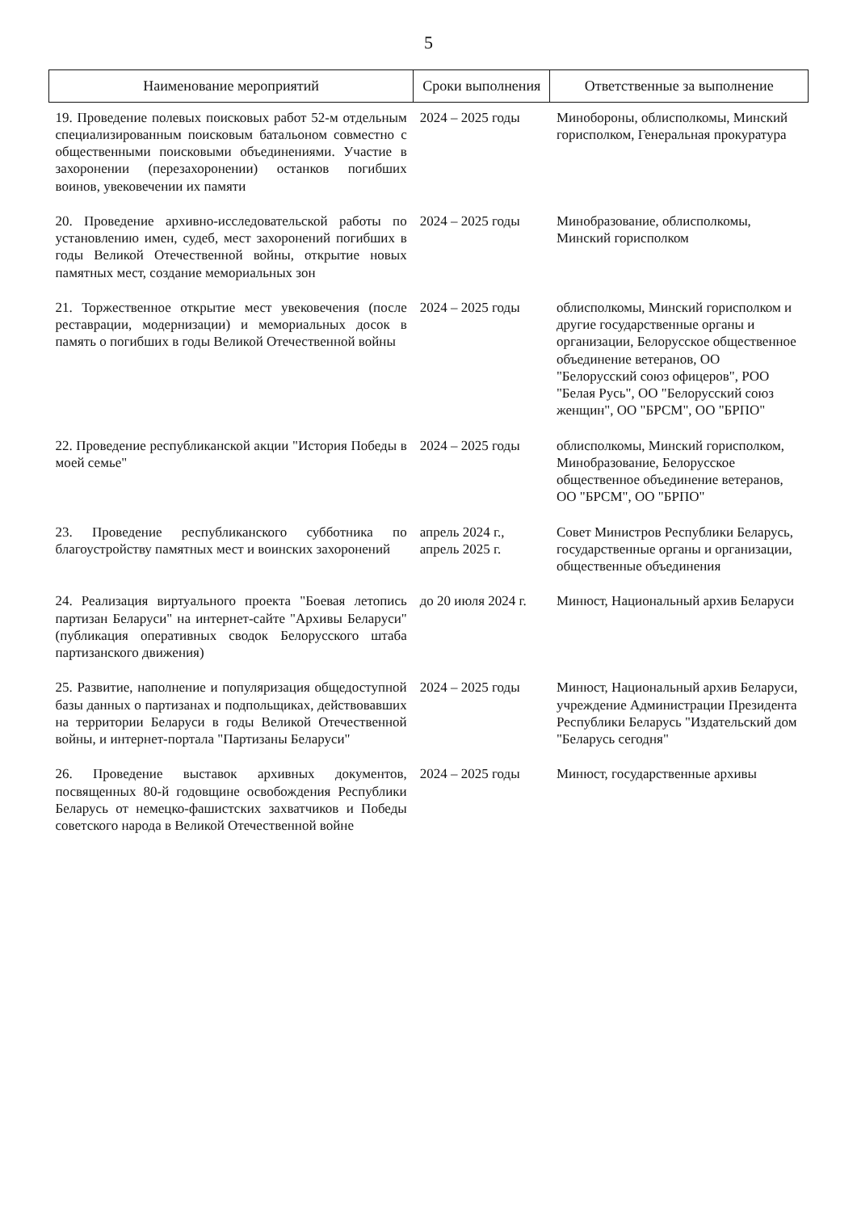5
| Наименование мероприятий | Сроки выполнения | Ответственные за выполнение |
| --- | --- | --- |
| 19. Проведение полевых поисковых работ 52-м отдельным специализированным поисковым батальоном совместно с общественными поисковыми объединениями. Участие в захоронении (перезахоронении) останков погибших воинов, увековечении их памяти | 2024 – 2025 годы | Минобороны, облисполкомы, Минский горисполком, Генеральная прокуратура |
| 20. Проведение архивно-исследовательской работы по установлению имен, судеб, мест захоронений погибших в годы Великой Отечественной войны, открытие новых памятных мест, создание мемориальных зон | 2024 – 2025 годы | Минобразование, облисполкомы, Минский горисполком |
| 21. Торжественное открытие мест увековечения (после реставрации, модернизации) и мемориальных досок в память о погибших в годы Великой Отечественной войны | 2024 – 2025 годы | облисполкомы, Минский горисполком и другие государственные органы и организации, Белорусское общественное объединение ветеранов, ОО "Белорусский союз офицеров", РОО "Белая Русь", ОО "Белорусский союз женщин", ОО "БРСМ", ОО "БРПО" |
| 22. Проведение республиканской акции "История Победы в моей семье" | 2024 – 2025 годы | облисполкомы, Минский горисполком, Минобразование, Белорусское общественное объединение ветеранов, ОО "БРСМ", ОО "БРПО" |
| 23. Проведение республиканского субботника по благоустройству памятных мест и воинских захоронений | апрель 2024 г., апрель 2025 г. | Совет Министров Республики Беларусь, государственные органы и организации, общественные объединения |
| 24. Реализация виртуального проекта "Боевая летопись партизан Беларуси" на интернет-сайте "Архивы Беларуси" (публикация оперативных сводок Белорусского штаба партизанского движения) | до 20 июля 2024 г. | Минюст, Национальный архив Беларуси |
| 25. Развитие, наполнение и популяризация общедоступной базы данных о партизанах и подпольщиках, действовавших на территории Беларуси в годы Великой Отечественной войны, и интернет-портала "Партизаны Беларуси" | 2024 – 2025 годы | Минюст, Национальный архив Беларуси, учреждение Администрации Президента Республики Беларусь "Издательский дом "Беларусь сегодня" |
| 26. Проведение выставок архивных документов, посвященных 80-й годовщине освобождения Республики Беларусь от немецко-фашистских захватчиков и Победы советского народа в Великой Отечественной войне | 2024 – 2025 годы | Минюст, государственные архивы |